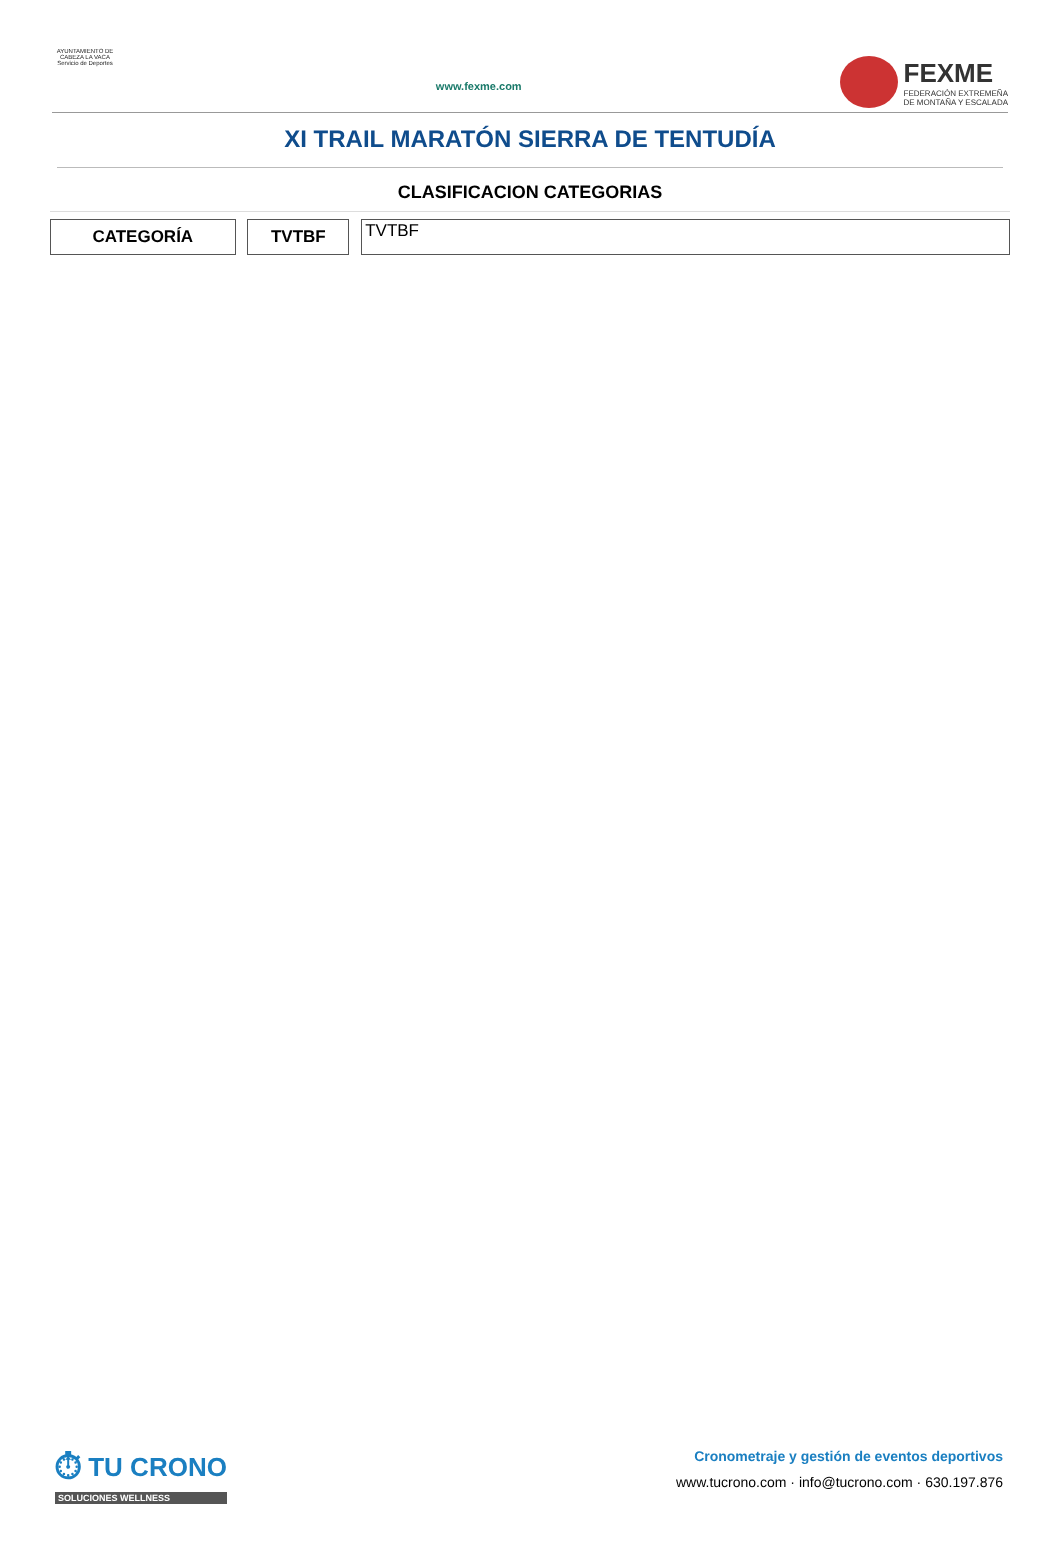AYUNTAMIENTO DE CABEZA LA VACA
Servicio de Deportes
www.fexme.com
FEXME
FEDERACIÓN EXTREMEÑA
DE MONTAÑA Y ESCALADA
XI TRAIL MARATÓN SIERRA DE TENTUDÍA
CLASIFICACION CATEGORIAS
| CATEGORÍA | | TVTBF | | TVTBF |
⏱ TU CRONO
SOLUCIONES WELLNESS
Cronometraje y gestión de eventos deportivos
www.tucrono.com · info@tucrono.com · 630.197.876